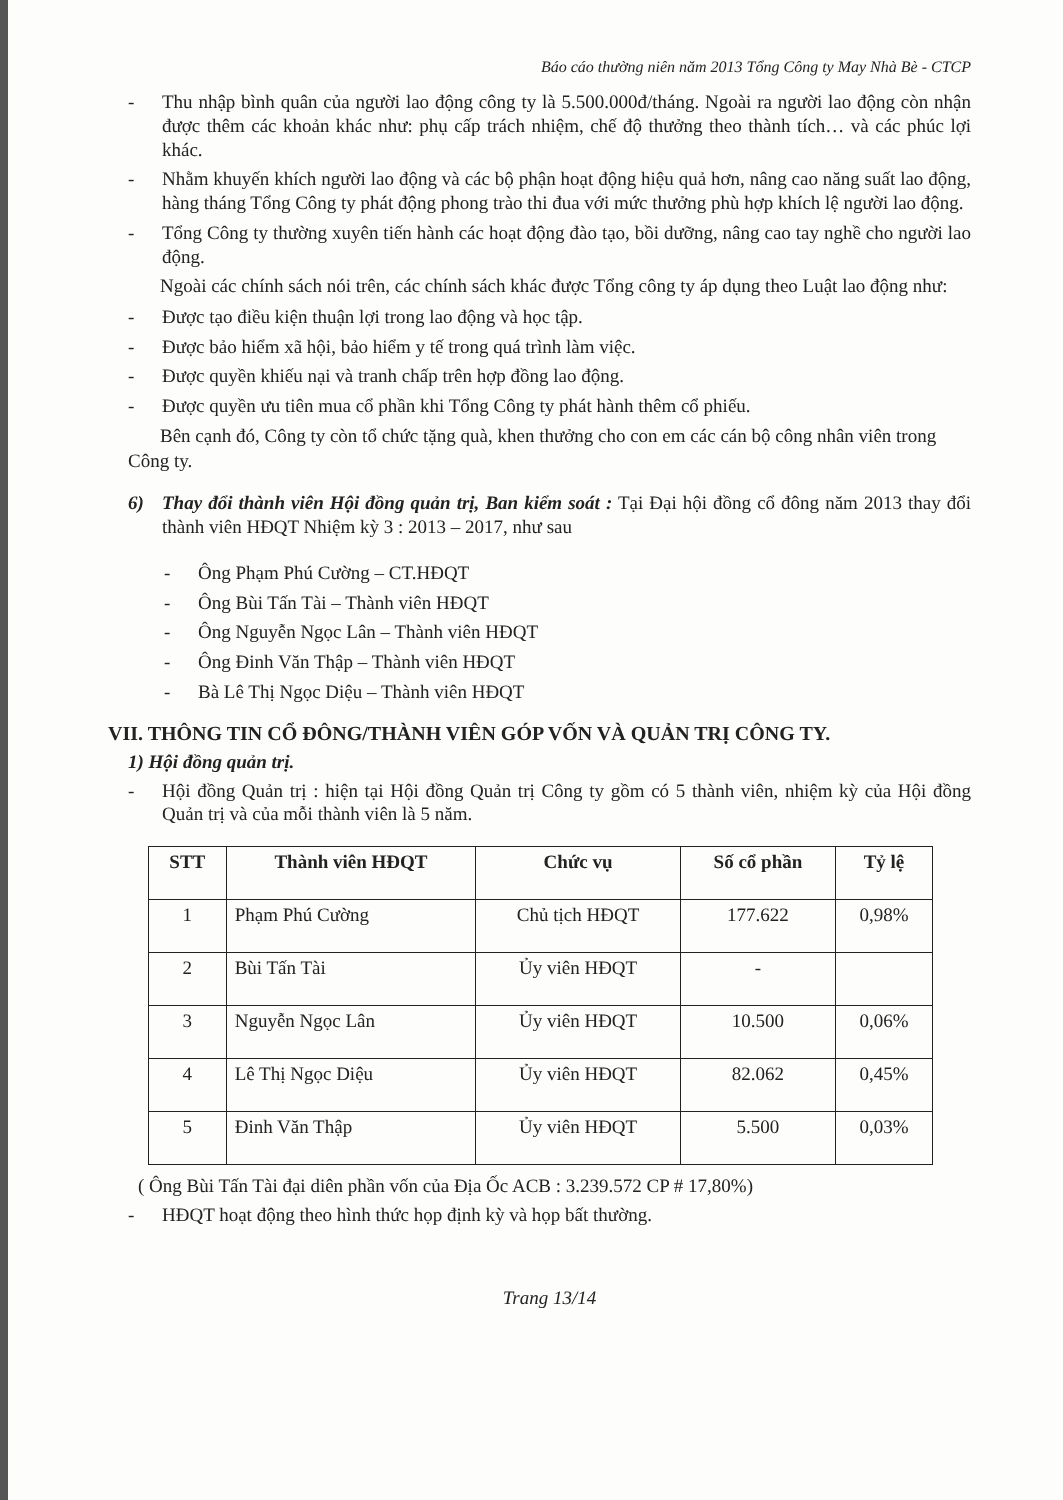Báo cáo thường niên năm 2013 Tổng Công ty May Nhà Bè - CTCP
- Thu nhập bình quân của người lao động công ty là 5.500.000đ/tháng. Ngoài ra người lao động còn nhận được thêm các khoản khác như: phụ cấp trách nhiệm, chế độ thưởng theo thành tích… và các phúc lợi khác.
- Nhằm khuyến khích người lao động và các bộ phận hoạt động hiệu quả hơn, nâng cao năng suất lao động, hàng tháng Tổng Công ty phát động phong trào thi đua với mức thưởng phù hợp khích lệ người lao động.
- Tổng Công ty thường xuyên tiến hành các hoạt động đào tạo, bồi dưỡng, nâng cao tay nghề cho người lao động.
Ngoài các chính sách nói trên, các chính sách khác được Tổng công ty áp dụng theo Luật lao động như:
- Được tạo điều kiện thuận lợi trong lao động và học tập.
- Được bảo hiểm xã hội, bảo hiểm y tế trong quá trình làm việc.
- Được quyền khiếu nại và tranh chấp trên hợp đồng lao động.
- Được quyền ưu tiên mua cổ phần khi Tổng Công ty phát hành thêm cổ phiếu.
Bên cạnh đó, Công ty còn tổ chức tặng quà, khen thưởng cho con em các cán bộ công nhân viên trong Công ty.
6) Thay đổi thành viên Hội đồng quản trị, Ban kiểm soát : Tại Đại hội đồng cổ đông năm 2013 thay đổi thành viên HĐQT Nhiệm kỳ 3 : 2013 – 2017, như sau
- Ông Phạm Phú Cường – CT.HĐQT
- Ông Bùi Tấn Tài – Thành viên HĐQT
- Ông Nguyễn Ngọc Lân – Thành viên HĐQT
- Ông Đinh Văn Thập – Thành viên HĐQT
- Bà Lê Thị Ngọc Diệu – Thành viên HĐQT
VII. THÔNG TIN CỔ ĐÔNG/THÀNH VIÊN GÓP VỐN VÀ QUẢN TRỊ CÔNG TY.
1) Hội đồng quản trị.
- Hội đồng Quản trị : hiện tại Hội đồng Quản trị Công ty gồm có 5 thành viên, nhiệm kỳ của Hội đồng Quản trị và của mỗi thành viên là 5 năm.
| STT | Thành viên HĐQT | Chức vụ | Số cổ phần | Tỷ lệ |
| --- | --- | --- | --- | --- |
| 1 | Phạm Phú Cường | Chủ tịch HĐQT | 177.622 | 0,98% |
| 2 | Bùi Tấn Tài | Ủy viên HĐQT | - | |
| 3 | Nguyễn Ngọc Lân | Ủy viên HĐQT | 10.500 | 0,06% |
| 4 | Lê Thị Ngọc Diệu | Ủy viên HĐQT | 82.062 | 0,45% |
| 5 | Đinh Văn Thập | Ủy viên HĐQT | 5.500 | 0,03% |
( Ông Bùi Tấn Tài đại diên phần vốn của Địa Ốc ACB : 3.239.572 CP # 17,80%)
- HĐQT hoạt động theo hình thức họp định kỳ và họp bất thường.
Trang 13/14